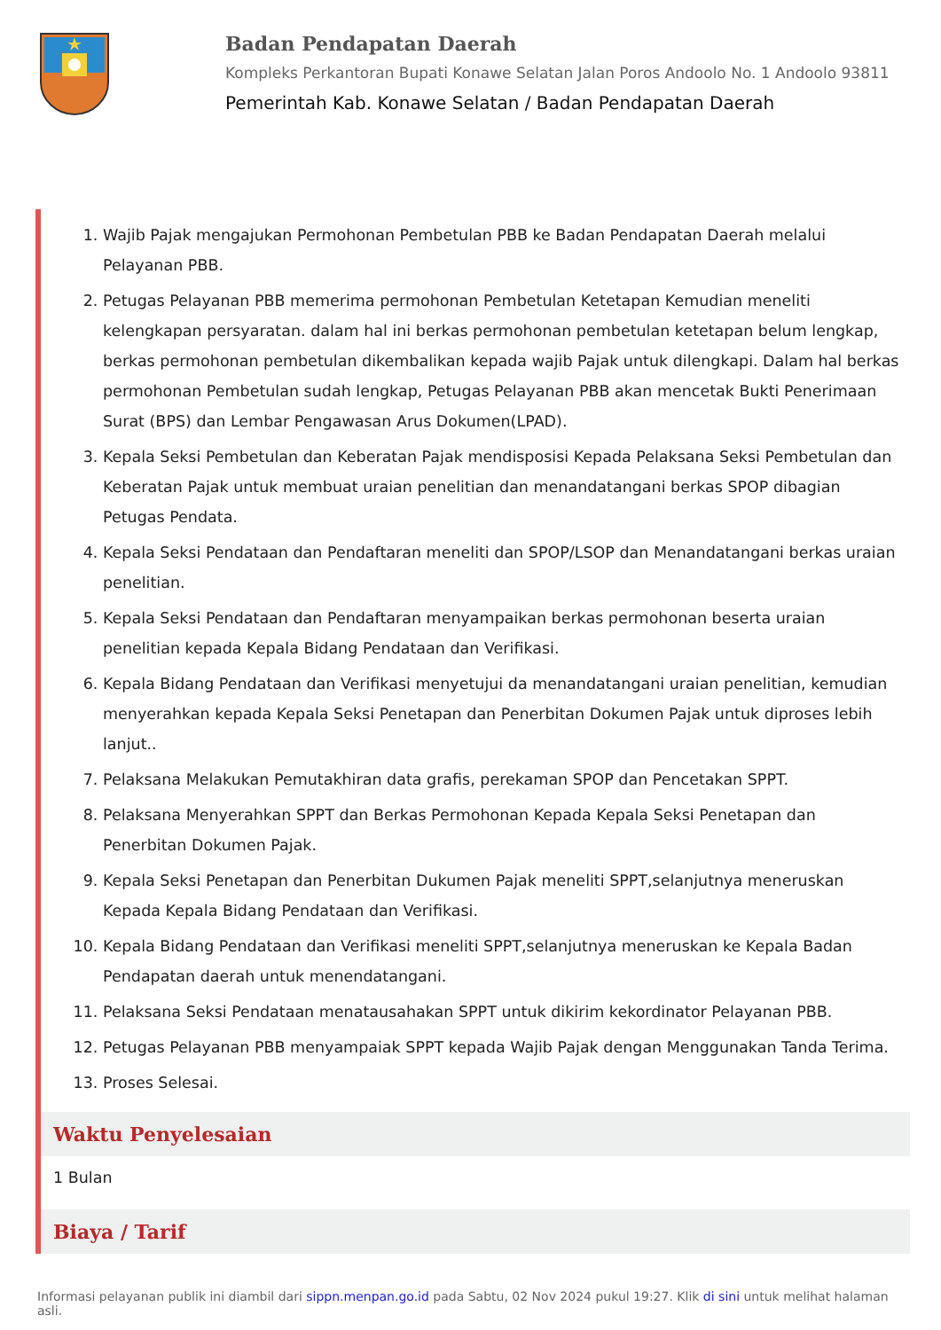Badan Pendapatan Daerah
Kompleks Perkantoran Bupati Konawe Selatan Jalan Poros Andoolo No. 1 Andoolo 93811
Pemerintah Kab. Konawe Selatan / Badan Pendapatan Daerah
1. Wajib Pajak mengajukan Permohonan Pembetulan PBB ke Badan Pendapatan Daerah melalui Pelayanan PBB.
2. Petugas Pelayanan PBB memerima permohonan Pembetulan Ketetapan Kemudian meneliti kelengkapan persyaratan. dalam hal ini berkas permohonan pembetulan ketetapan belum lengkap, berkas permohonan pembetulan dikembalikan kepada wajib Pajak untuk dilengkapi. Dalam hal berkas permohonan Pembetulan sudah lengkap, Petugas Pelayanan PBB akan mencetak Bukti Penerimaan Surat (BPS) dan Lembar Pengawasan Arus Dokumen(LPAD).
3. Kepala Seksi Pembetulan dan Keberatan Pajak mendisposisi Kepada Pelaksana Seksi Pembetulan dan Keberatan Pajak untuk membuat uraian penelitian dan menandatangani berkas SPOP dibagian Petugas Pendata.
4. Kepala Seksi Pendataan dan Pendaftaran meneliti dan SPOP/LSOP dan Menandatangani berkas uraian penelitian.
5. Kepala Seksi Pendataan dan Pendaftaran menyampaikan berkas permohonan beserta uraian penelitian kepada Kepala Bidang Pendataan dan Verifikasi.
6. Kepala Bidang Pendataan dan Verifikasi menyetujui da menandatangani uraian penelitian, kemudian menyerahkan kepada Kepala Seksi Penetapan dan Penerbitan Dokumen Pajak untuk diproses lebih lanjut..
7. Pelaksana Melakukan Pemutakhiran data grafis, perekaman SPOP dan Pencetakan SPPT.
8. Pelaksana Menyerahkan SPPT dan Berkas Permohonan Kepada Kepala Seksi Penetapan dan Penerbitan Dokumen Pajak.
9. Kepala Seksi Penetapan dan Penerbitan Dukumen Pajak meneliti SPPT,selanjutnya meneruskan Kepada Kepala Bidang Pendataan dan Verifikasi.
10. Kepala Bidang Pendataan dan Verifikasi meneliti SPPT,selanjutnya meneruskan ke Kepala Badan Pendapatan daerah untuk menendatangani.
11. Pelaksana Seksi Pendataan menatausahakan SPPT untuk dikirim kekordinator Pelayanan PBB.
12. Petugas Pelayanan PBB menyampaiak SPPT kepada Wajib Pajak dengan Menggunakan Tanda Terima.
13. Proses Selesai.
Waktu Penyelesaian
1 Bulan
Biaya / Tarif
Informasi pelayanan publik ini diambil dari sippn.menpan.go.id pada Sabtu, 02 Nov 2024 pukul 19:27. Klik di sini untuk melihat halaman asli.